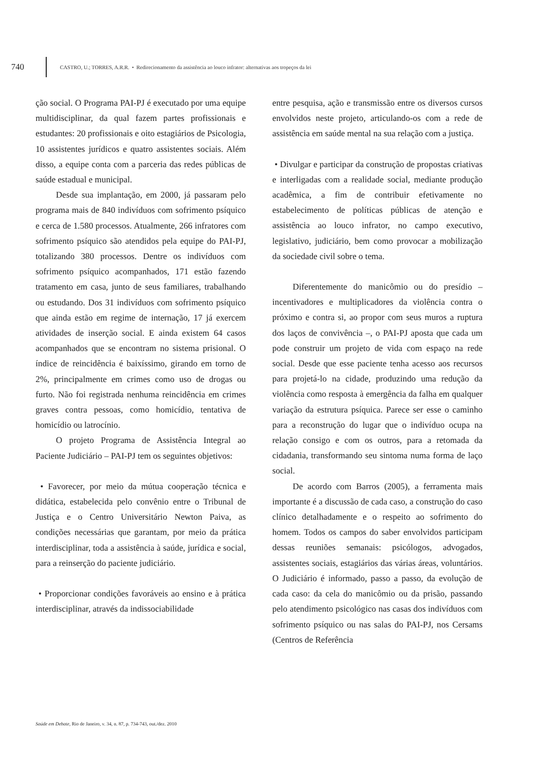740 CASTRO, U.; TORRES, A.R.R. • Redirecionamento da assistência ao louco infrator: alternativas aos tropeços da lei
ção social. O Programa PAI-PJ é executado por uma equipe multidisciplinar, da qual fazem partes profissionais e estudantes: 20 profissionais e oito estagiários de Psicologia, 10 assistentes jurídicos e quatro assistentes sociais. Além disso, a equipe conta com a parceria das redes públicas de saúde estadual e municipal.
Desde sua implantação, em 2000, já passaram pelo programa mais de 840 indivíduos com sofrimento psíquico e cerca de 1.580 processos. Atualmente, 266 infratores com sofrimento psíquico são atendidos pela equipe do PAI-PJ, totalizando 380 processos. Dentre os indivíduos com sofrimento psíquico acompanhados, 171 estão fazendo tratamento em casa, junto de seus familiares, trabalhando ou estudando. Dos 31 indivíduos com sofrimento psíquico que ainda estão em regime de internação, 17 já exercem atividades de inserção social. E ainda existem 64 casos acompanhados que se encontram no sistema prisional. O índice de reincidência é baixíssimo, girando em torno de 2%, principalmente em crimes como uso de drogas ou furto. Não foi registrada nenhuma reincidência em crimes graves contra pessoas, como homicídio, tentativa de homicídio ou latrocínio.
O projeto Programa de Assistência Integral ao Paciente Judiciário – PAI-PJ tem os seguintes objetivos:
• Favorecer, por meio da mútua cooperação técnica e didática, estabelecida pelo convênio entre o Tribunal de Justiça e o Centro Universitário Newton Paiva, as condições necessárias que garantam, por meio da prática interdisciplinar, toda a assistência à saúde, jurídica e social, para a reinserção do paciente judiciário.
• Proporcionar condições favoráveis ao ensino e à prática interdisciplinar, através da indissociabilidade
entre pesquisa, ação e transmissão entre os diversos cursos envolvidos neste projeto, articulando-os com a rede de assistência em saúde mental na sua relação com a justiça.
• Divulgar e participar da construção de propostas criativas e interligadas com a realidade social, mediante produção acadêmica, a fim de contribuir efetivamente no estabelecimento de políticas públicas de atenção e assistência ao louco infrator, no campo executivo, legislativo, judiciário, bem como provocar a mobilização da sociedade civil sobre o tema.
Diferentemente do manicômio ou do presídio – incentivadores e multiplicadores da violência contra o próximo e contra si, ao propor com seus muros a ruptura dos laços de convivência –, o PAI-PJ aposta que cada um pode construir um projeto de vida com espaço na rede social. Desde que esse paciente tenha acesso aos recursos para projetá-lo na cidade, produzindo uma redução da violência como resposta à emergência da falha em qualquer variação da estrutura psíquica. Parece ser esse o caminho para a reconstrução do lugar que o indivíduo ocupa na relação consigo e com os outros, para a retomada da cidadania, transformando seu sintoma numa forma de laço social.
De acordo com Barros (2005), a ferramenta mais importante é a discussão de cada caso, a construção do caso clínico detalhadamente e o respeito ao sofrimento do homem. Todos os campos do saber envolvidos participam dessas reuniões semanais: psicólogos, advogados, assistentes sociais, estagiários das várias áreas, voluntários. O Judiciário é informado, passo a passo, da evolução de cada caso: da cela do manicômio ou da prisão, passando pelo atendimento psicológico nas casas dos indivíduos com sofrimento psíquico ou nas salas do PAI-PJ, nos Cersams (Centros de Referência
Saúde em Debate, Rio de Janeiro, v. 34, n. 87, p. 734-743, out./dez. 2010